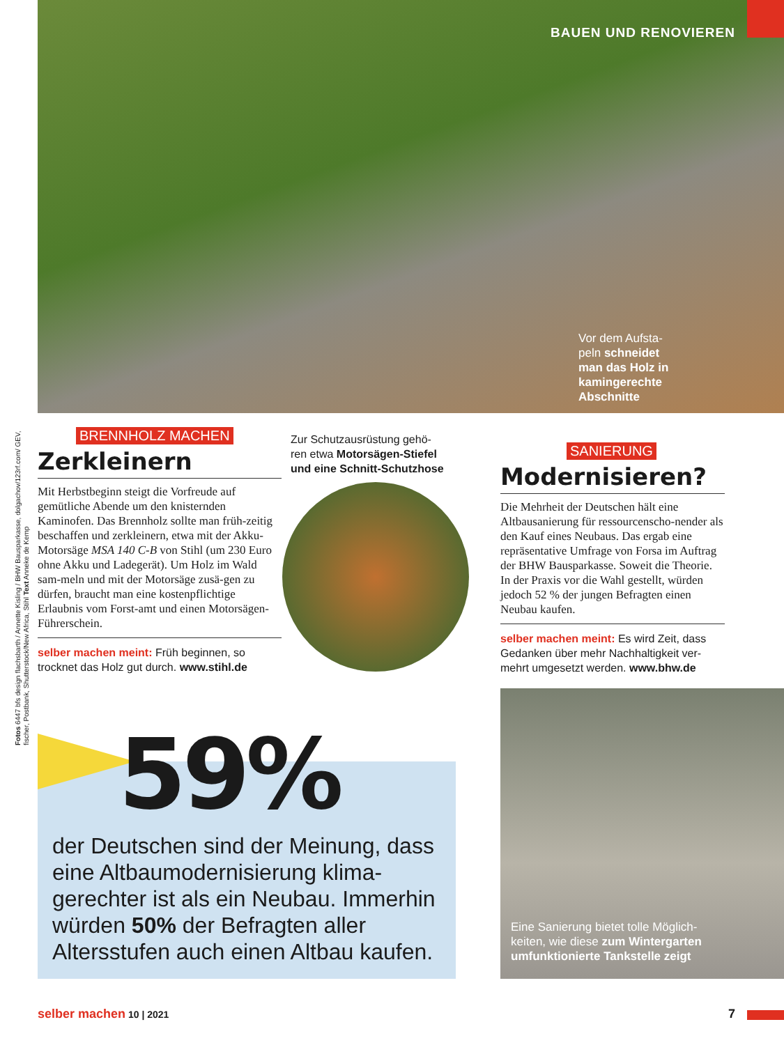BAUEN UND RENOVIEREN
Fotos 6447 bfs design flachsbarth / Annette Kisling / BHW Bausparkasse, dolgachov/123rf.com/ GEV, fischer, Postbank, Shutterstock/New Africa, Stihl Text Anneke de Kemp
Vor dem Aufsta-peln schneidet man das Holz in kamingerechte Abschnitte
BRENNHOLZ MACHEN
Zerkleinern
Mit Herbstbeginn steigt die Vorfreude auf gemütliche Abende um den knisternden Kaminofen. Das Brennholz sollte man früh-zeitig beschaffen und zerkleinern, etwa mit der Akku-Motorsäge MSA 140 C-B von Stihl (um 230 Euro ohne Akku und Ladegerät). Um Holz im Wald sam-meln und mit der Motorsäge zusä-gen zu dürfen, braucht man eine kostenpflichtige Erlaubnis vom Forst-amt und einen Motorsägen-Führerschein.
selber machen meint: Früh beginnen, so trocknet das Holz gut durch. www.stihl.de
Zur Schutzausrüstung gehö-ren etwa Motorsägen-Stiefel und eine Schnitt-Schutzhose
SANIERUNG
Modernisieren?
Die Mehrheit der Deutschen hält eine Altbausanierung für ressourcenscho-nender als den Kauf eines Neubaus. Das ergab eine repräsentative Umfrage von Forsa im Auftrag der BHW Bausparkasse. Soweit die Theorie. In der Praxis vor die Wahl gestellt, würden jedoch 52 % der jungen Befragten einen Neubau kaufen.
selber machen meint: Es wird Zeit, dass Gedanken über mehr Nachhaltigkeit ver-mehrt umgesetzt werden. www.bhw.de
59%
der Deutschen sind der Meinung, dass eine Altbaumodernisierung klima-gerechter ist als ein Neubau. Immerhin würden 50% der Befragten aller Altersstufen auch einen Altbau kaufen.
Eine Sanierung bietet tolle Möglich-keiten, wie diese zum Wintergarten umfunktionierte Tankstelle zeigt
selber machen 10 | 2021 7